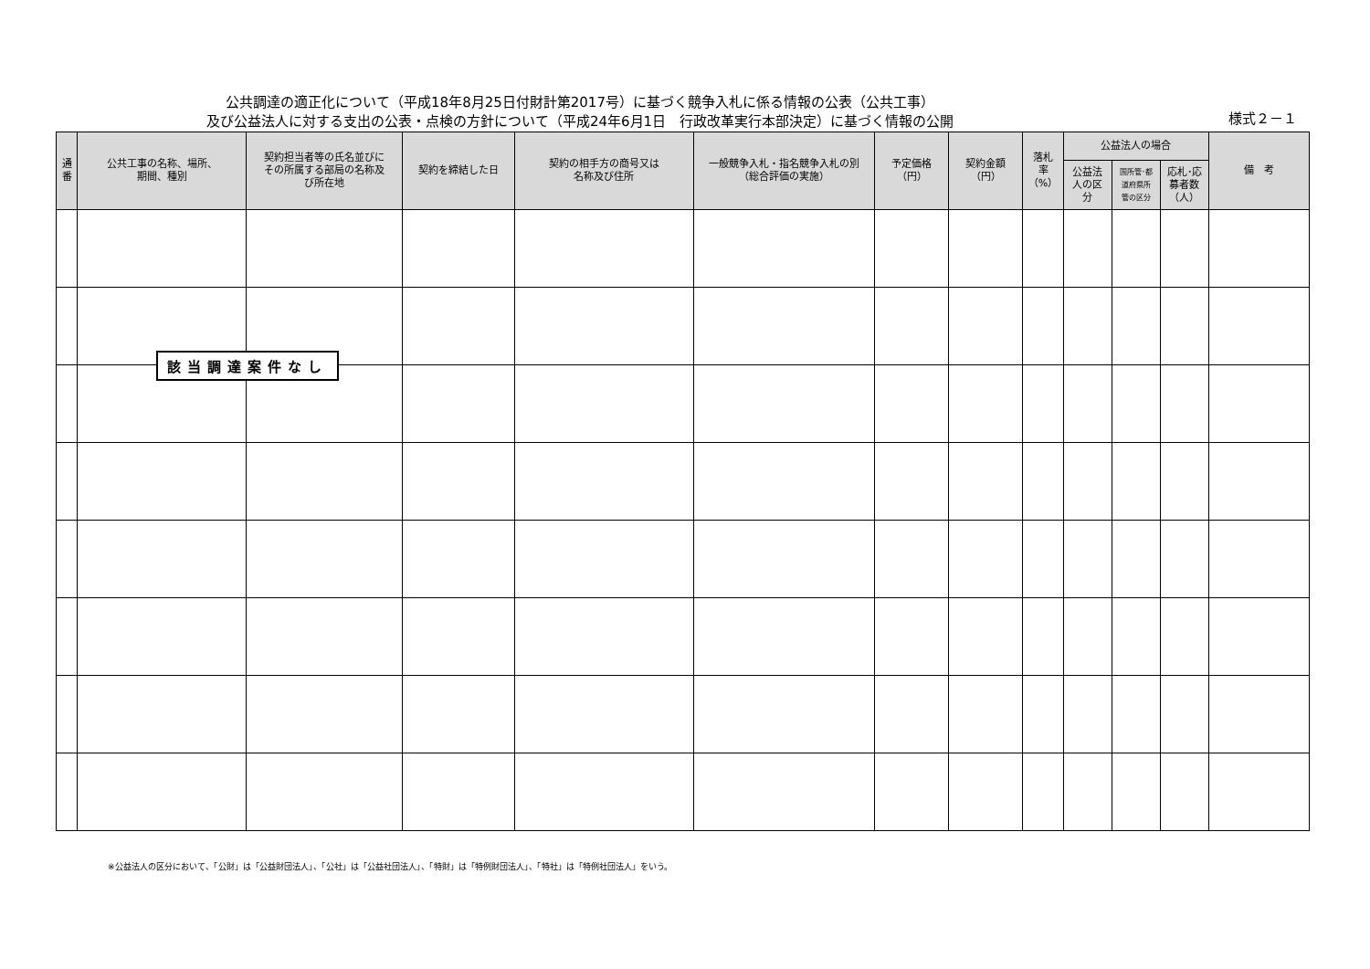公共調達の適正化について（平成18年8月25日付財計第2017号）に基づく競争入札に係る情報の公表（公共工事）
及び公益法人に対する支出の公表・点検の方針について（平成24年6月1日　行政改革実行本部決定）に基づく情報の公開
様式２－１
| 通 番 | 公共工事の名称、場所、 期間、種別 | 契約担当者等の氏名並びに その所属する部局の名称及 び所在地 | 契約を締結した日 | 契約の相手方の商号又は 名称及び住所 | 一般競争入札・指名競争入札の別 （総合評価の実施） | 予定価格 （円） | 契約金額 （円） | 落札 率 （%） | 公益法人の場合 | | | 備 考 |
| --- | --- | --- | --- | --- | --- | --- | --- | --- | --- | --- | --- | --- |
| | | | | | | | | | 公益法 人の区 分 | 国所管･都 道府県所 管の区分 | 応札･応 募者数 （人） | |
該当調達案件なし
※公益法人の区分において、「公財」は「公益財団法人」、「公社」は「公益社団法人」、「特財」は「特例財団法人」、「特社」は「特例社団法人」をいう。